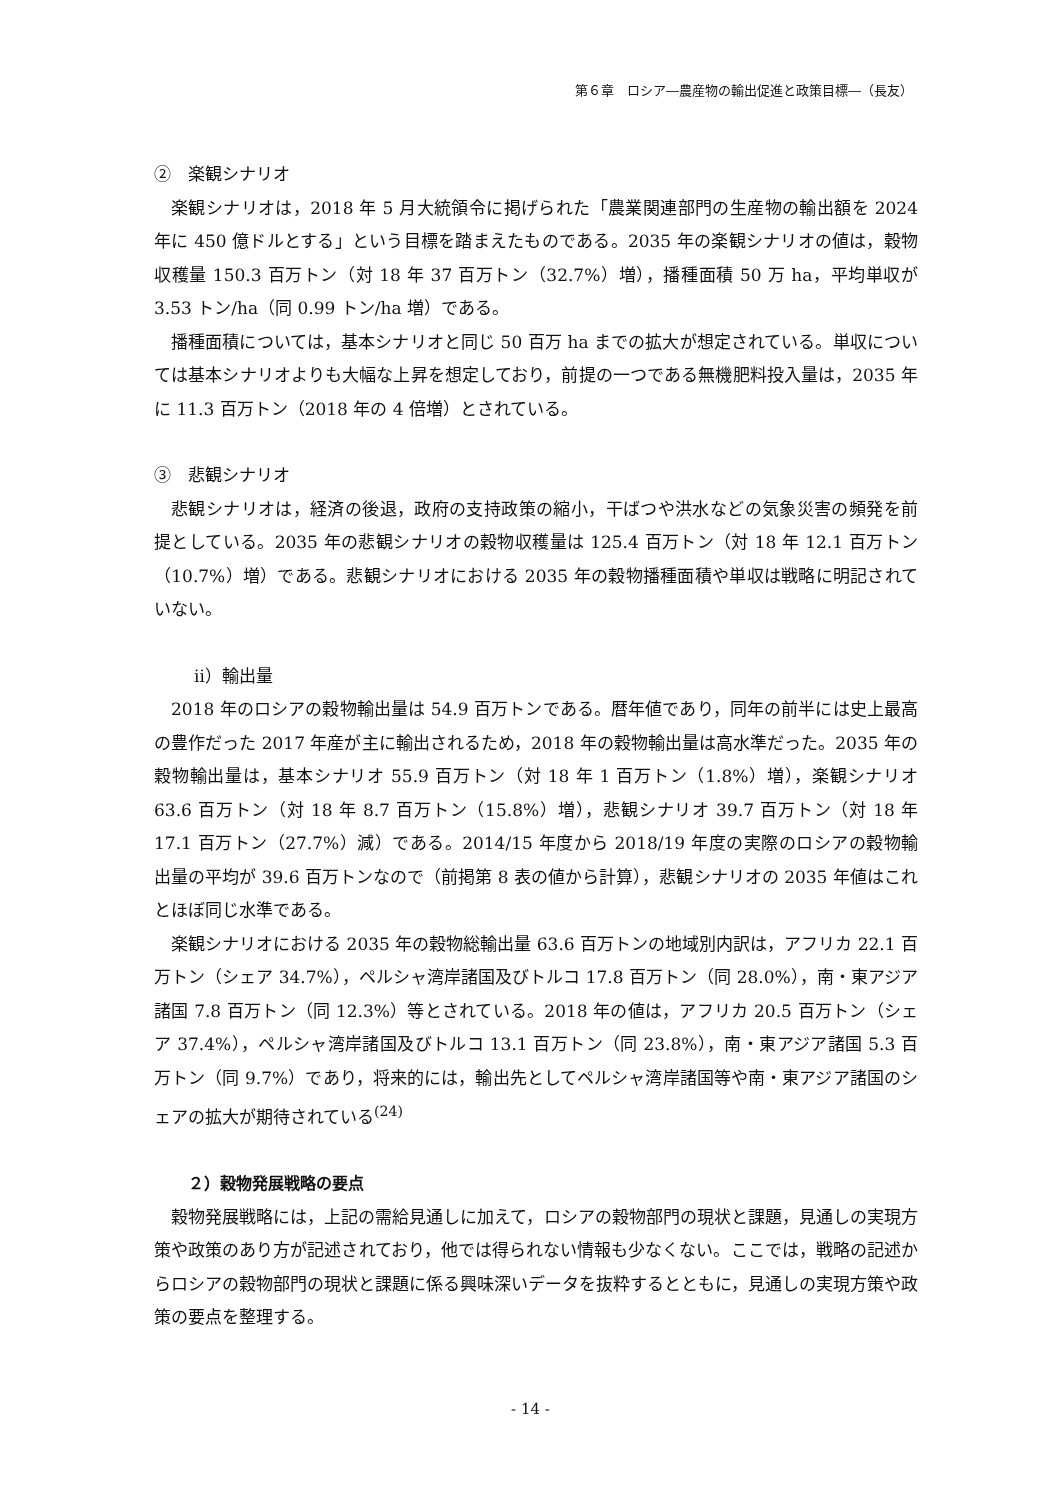第６章　ロシア―農産物の輸出促進と政策目標―（長友）
②　楽観シナリオ
楽観シナリオは，2018 年 5 月大統領令に掲げられた「農業関連部門の生産物の輸出額を 2024 年に 450 億ドルとする」という目標を踏まえたものである。2035 年の楽観シナリオの値は，穀物収穫量 150.3 百万トン（対 18 年 37 百万トン（32.7%）増），播種面積 50 万 ha，平均単収が 3.53 トン/ha（同 0.99 トン/ha 増）である。
播種面積については，基本シナリオと同じ 50 百万 ha までの拡大が想定されている。単収については基本シナリオよりも大幅な上昇を想定しており，前提の一つである無機肥料投入量は，2035 年に 11.3 百万トン（2018 年の 4 倍増）とされている。
③　悲観シナリオ
悲観シナリオは，経済の後退，政府の支持政策の縮小，干ばつや洪水などの気象災害の頻発を前提としている。2035 年の悲観シナリオの穀物収穫量は 125.4 百万トン（対 18 年 12.1 百万トン（10.7%）増）である。悲観シナリオにおける 2035 年の穀物播種面積や単収は戦略に明記されていない。
ⅱ）輸出量
2018 年のロシアの穀物輸出量は 54.9 百万トンである。暦年値であり，同年の前半には史上最高の豊作だった 2017 年産が主に輸出されるため，2018 年の穀物輸出量は高水準だった。2035 年の穀物輸出量は，基本シナリオ 55.9 百万トン（対 18 年 1 百万トン（1.8%）増），楽観シナリオ 63.6 百万トン（対 18 年 8.7 百万トン（15.8%）増），悲観シナリオ 39.7 百万トン（対 18 年 17.1 百万トン（27.7%）減）である。2014/15 年度から 2018/19 年度の実際のロシアの穀物輸出量の平均が 39.6 百万トンなので（前掲第 8 表の値から計算），悲観シナリオの 2035 年値はこれとほぼ同じ水準である。
楽観シナリオにおける 2035 年の穀物総輸出量 63.6 百万トンの地域別内訳は，アフリカ 22.1 百万トン（シェア 34.7%），ペルシャ湾岸諸国及びトルコ 17.8 百万トン（同 28.0%），南・東アジア諸国 7.8 百万トン（同 12.3%）等とされている。2018 年の値は，アフリカ 20.5 百万トン（シェア 37.4%），ペルシャ湾岸諸国及びトルコ 13.1 百万トン（同 23.8%），南・東アジア諸国 5.3 百万トン（同 9.7%）であり，将来的には，輸出先としてペルシャ湾岸諸国等や南・東アジア諸国のシェアの拡大が期待されている<sup>(24)</sup>
２）穀物発展戦略の要点
穀物発展戦略には，上記の需給見通しに加えて，ロシアの穀物部門の現状と課題，見通しの実現方策や政策のあり方が記述されており，他では得られない情報も少なくない。ここでは，戦略の記述からロシアの穀物部門の現状と課題に係る興味深いデータを抜粋するとともに，見通しの実現方策や政策の要点を整理する。
- 14 -